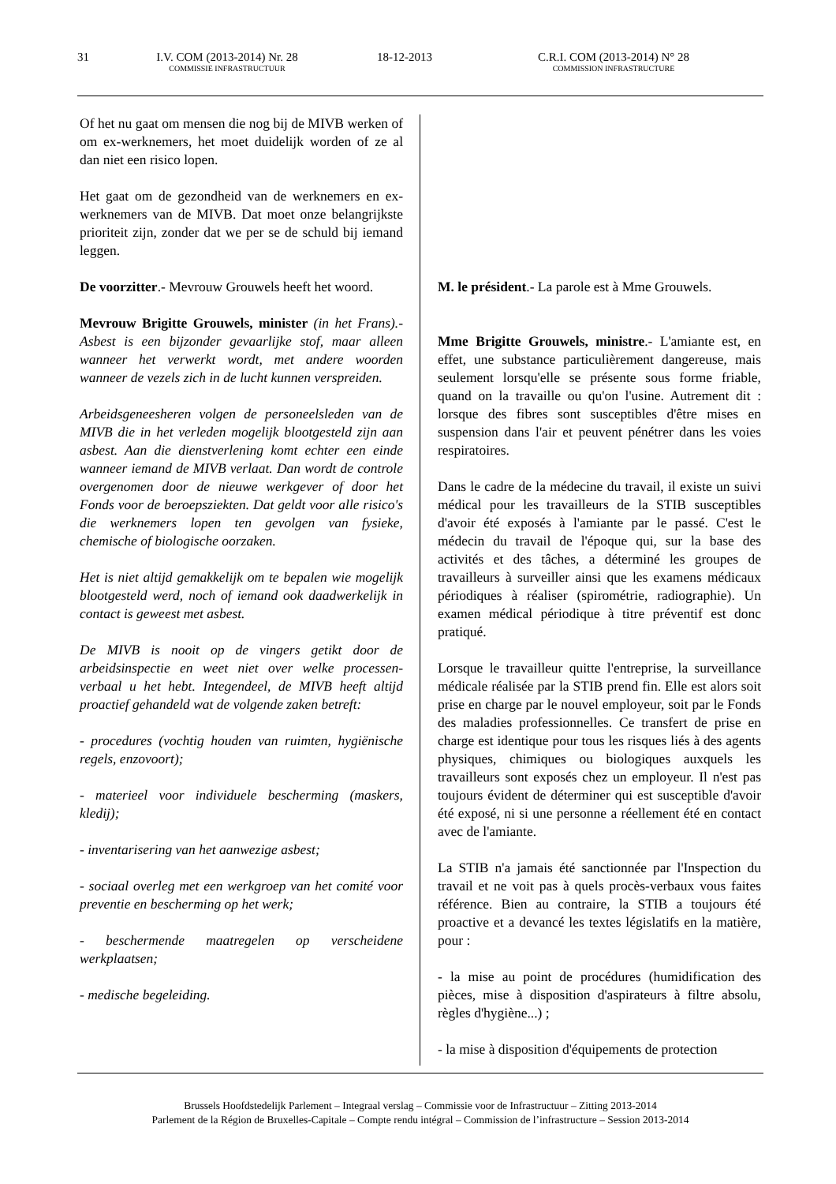31 I.V. COM (2013-2014) Nr. 28
COMMISSIE INFRASTRUCTUUR
18-12-2013 C.R.I. COM (2013-2014) N° 28
COMMISSION INFRASTRUCTURE
Of het nu gaat om mensen die nog bij de MIVB werken of om ex-werknemers, het moet duidelijk worden of ze al dan niet een risico lopen.
Het gaat om de gezondheid van de werknemers en ex-werknemers van de MIVB. Dat moet onze belangrijkste prioriteit zijn, zonder dat we per se de schuld bij iemand leggen.
De voorzitter.- Mevrouw Grouwels heeft het woord.
Mevrouw Brigitte Grouwels, minister (in het Frans).- Asbest is een bijzonder gevaarlijke stof, maar alleen wanneer het verwerkt wordt, met andere woorden wanneer de vezels zich in de lucht kunnen verspreiden.
Arbeidsgeneesheren volgen de personeelsleden van de MIVB die in het verleden mogelijk blootgesteld zijn aan asbest. Aan die dienstverlening komt echter een einde wanneer iemand de MIVB verlaat. Dan wordt de controle overgenomen door de nieuwe werkgever of door het Fonds voor de beroepsziekten. Dat geldt voor alle risico's die werknemers lopen ten gevolgen van fysieke, chemische of biologische oorzaken.
Het is niet altijd gemakkelijk om te bepalen wie mogelijk blootgesteld werd, noch of iemand ook daadwerkelijk in contact is geweest met asbest.
De MIVB is nooit op de vingers getikt door de arbeidsinspectie en weet niet over welke processen-verbaal u het hebt. Integendeel, de MIVB heeft altijd proactief gehandeld wat de volgende zaken betreft:
- procedures (vochtig houden van ruimten, hygiënische regels, enzovoort);
- materieel voor individuele bescherming (maskers, kledij);
- inventarisering van het aanwezige asbest;
- sociaal overleg met een werkgroep van het comité voor preventie en bescherming op het werk;
- beschermende maatregelen op verscheidene werkplaatsen;
- medische begeleiding.
M. le président.- La parole est à Mme Grouwels.
Mme Brigitte Grouwels, ministre.- L'amiante est, en effet, une substance particulièrement dangereuse, mais seulement lorsqu'elle se présente sous forme friable, quand on la travaille ou qu'on l'usine. Autrement dit : lorsque des fibres sont susceptibles d'être mises en suspension dans l'air et peuvent pénétrer dans les voies respiratoires.
Dans le cadre de la médecine du travail, il existe un suivi médical pour les travailleurs de la STIB susceptibles d'avoir été exposés à l'amiante par le passé. C'est le médecin du travail de l'époque qui, sur la base des activités et des tâches, a déterminé les groupes de travailleurs à surveiller ainsi que les examens médicaux périodiques à réaliser (spirométrie, radiographie). Un examen médical périodique à titre préventif est donc pratiqué.
Lorsque le travailleur quitte l'entreprise, la surveillance médicale réalisée par la STIB prend fin. Elle est alors soit prise en charge par le nouvel employeur, soit par le Fonds des maladies professionnelles. Ce transfert de prise en charge est identique pour tous les risques liés à des agents physiques, chimiques ou biologiques auxquels les travailleurs sont exposés chez un employeur. Il n'est pas toujours évident de déterminer qui est susceptible d'avoir été exposé, ni si une personne a réellement été en contact avec de l'amiante.
La STIB n'a jamais été sanctionnée par l'Inspection du travail et ne voit pas à quels procès-verbaux vous faites référence. Bien au contraire, la STIB a toujours été proactive et a devancé les textes législatifs en la matière, pour :
- la mise au point de procédures (humidification des pièces, mise à disposition d'aspirateurs à filtre absolu, règles d'hygiène...) ;
- la mise à disposition d'équipements de protection
Brussels Hoofdstedelijk Parlement – Integraal verslag – Commissie voor de Infrastructuur – Zitting 2013-2014
Parlement de la Région de Bruxelles-Capitale – Compte rendu intégral – Commission de l’infrastructure – Session 2013-2014